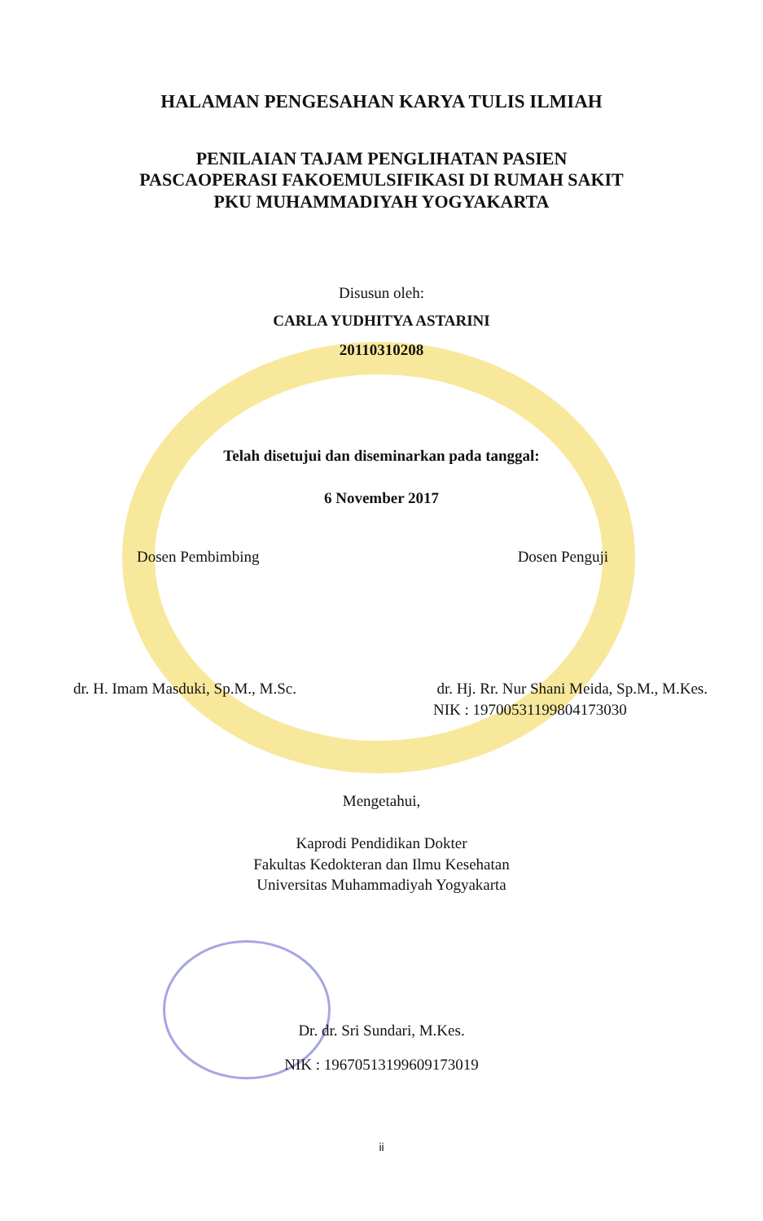HALAMAN PENGESAHAN KARYA TULIS ILMIAH
PENILAIAN TAJAM PENGLIHATAN PASIEN
PASCAOPERASI FAKOEMULSIFIKASI DI RUMAH SAKIT
PKU MUHAMMADIYAH YOGYAKARTA
Disusun oleh:
CARLA YUDHITYA ASTARINI
20110310208
Telah disetujui dan diseminarkan pada tanggal:
6 November 2017
Dosen Pembimbing Dosen Penguji
dr. H. Imam Masduki, Sp.M., M.Sc. dr. Hj. Rr. Nur Shani Meida, Sp.M., M.Kes.
NIK : 19700531199804173030
Mengetahui,
Kaprodi Pendidikan Dokter
Fakultas Kedokteran dan Ilmu Kesehatan
Universitas Muhammadiyah Yogyakarta
Dr. dr. Sri Sundari, M.Kes.
NIK : 19670513199609173019
ii